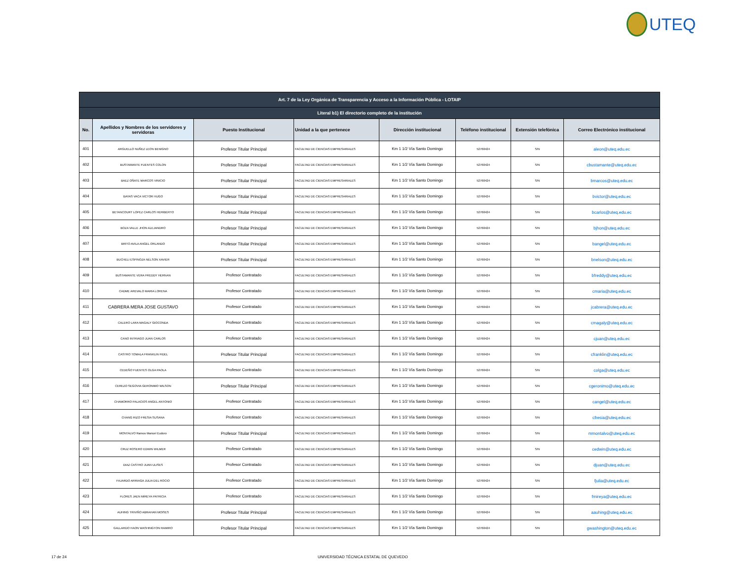UTEQ
| Art. 7 de la Ley Orgánica de Transparencia y Acceso a la Información Pública - LOTAIP | | | | | | | |
| --- | --- | --- | --- | --- | --- | --- | --- |
| Literal b1) El directorio completo de la institución | | | | | | | |
| No. | Apellidos y Nombres de los servidores y servidoras | Puesto Institucional | Unidad a la que pertenece | Dirección institucional | Teléfono institucional | Extensión telefónica | Correo Electrónico institucional |
| 401 | ARGUELLO NUÑEZ LEON BENIGNO | Profesor Titular Principal | FACULTAD DE CIENCIAS EMPRESARIALES | Km 1 1/2 Vía Santo Domingo | 52760424 | S/N | aleon@uteq.edu.ec |
| 402 | BUSTAMANTE FUENTES COLON | Profesor Titular Principal | FACULTAD DE CIENCIAS EMPRESARIALES | Km 1 1/2 Vía Santo Domingo | 52760424 | S/N | cbustamante@uteq.edu.ec |
| 403 | BAEZ OÑATE MARCOS VINICIO | Profesor Titular Principal | FACULTAD DE CIENCIAS EMPRESARIALES | Km 1 1/2 Vía Santo Domingo | 52760424 | S/N | bmarcos@uteq.edu.ec |
| 404 | BAYAS VACA VICTOR HUGO | Profesor Titular Principal | FACULTAD DE CIENCIAS EMPRESARIALES | Km 1 1/2 Vía Santo Domingo | 52760424 | S/N | bvictor@uteq.edu.ec |
| 405 | BETANCOURT LOPEZ CARLOS HERIBERTO | Profesor Titular Principal | FACULTAD DE CIENCIAS EMPRESARIALES | Km 1 1/2 Vía Santo Domingo | 52760424 | S/N | bcarlos@uteq.edu.ec |
| 406 | BOZA VALLE JHON ALEJANDRO | Profesor Titular Principal | FACULTAD DE CIENCIAS EMPRESARIALES | Km 1 1/2 Vía Santo Domingo | 52760424 | S/N | bjhon@uteq.edu.ec |
| 407 | BRITO AVILA ANGEL ORLANDO | Profesor Titular Principal | FACULTAD DE CIENCIAS EMPRESARIALES | Km 1 1/2 Vía Santo Domingo | 52760424 | S/N | bangel@uteq.edu.ec |
| 408 | BUCHELI ESPINOZA NELSON XAVIER | Profesor Titular Principal | FACULTAD DE CIENCIAS EMPRESARIALES | Km 1 1/2 Vía Santo Domingo | 52760424 | S/N | bnelson@uteq.edu.ec |
| 409 | BUSTAMANTE VERA FREDDY HERNAN | Profesor Contratado | FACULTAD DE CIENCIAS EMPRESARIALES | Km 1 1/2 Vía Santo Domingo | 52760424 | S/N | bfreddy@uteq.edu.ec |
| 410 | CADME AREVALO MARIA LORENA | Profesor Contratado | FACULTAD DE CIENCIAS EMPRESARIALES | Km 1 1/2 Vía Santo Domingo | 52760424 | S/N | cmaria@uteq.edu.ec |
| 411 | CABRERA MERA JOSE GUSTAVO | Profesor Contratado | FACULTAD DE CIENCIAS EMPRESARIALES | Km 1 1/2 Vía Santo Domingo | 52760424 | S/N | jcabrera@uteq.edu.ec |
| 412 | CALERO LARA MAGALY GIOCONDA | Profesor Contratado | FACULTAD DE CIENCIAS EMPRESARIALES | Km 1 1/2 Vía Santo Domingo | 52760424 | S/N | cmagaly@uteq.edu.ec |
| 413 | CANO INTRIAGO JUAN CARLOS | Profesor Contratado | FACULTAD DE CIENCIAS EMPRESARIALES | Km 1 1/2 Vía Santo Domingo | 52760424 | S/N | cjuan@uteq.edu.ec |
| 414 | CASTRO TOMALA FRANKLIN FIDEL | Profesor Titular Principal | FACULTAD DE CIENCIAS EMPRESARIALES | Km 1 1/2 Vía Santo Domingo | 52760424 | S/N | cfranklin@uteq.edu.ec |
| 415 | CEDEÑO FUENTES OLGA PAOLA | Profesor Contratado | FACULTAD DE CIENCIAS EMPRESARIALES | Km 1 1/2 Vía Santo Domingo | 52760424 | S/N | colga@uteq.edu.ec |
| 416 | CEREZO SEGOVIA GERONIMO WILSON | Profesor Titular Principal | FACULTAD DE CIENCIAS EMPRESARIALES | Km 1 1/2 Vía Santo Domingo | 52760424 | S/N | cgeronimo@uteq.edu.ec |
| 417 | CHAMORRO PALACIOS ANGEL ANTONIO | Profesor Contratado | FACULTAD DE CIENCIAS EMPRESARIALES | Km 1 1/2 Vía Santo Domingo | 52760424 | S/N | cangel@uteq.edu.ec |
| 418 | CHANG RIZO FRESIA SUSANA | Profesor Contratado | FACULTAD DE CIENCIAS EMPRESARIALES | Km 1 1/2 Vía Santo Domingo | 52760424 | S/N | cfresia@uteq.edu.ec |
| 419 | MONTALVO Ramos Manuel Eudoro | Profesor Titular Principal | FACULTAD DE CIENCIAS EMPRESARIALES | Km 1 1/2 Vía Santo Domingo | 52760424 | S/N | mmontalvo@uteq.edu.ec |
| 420 | CRUZ ROSERO EDWIN WILMER | Profesor Contratado | FACULTAD DE CIENCIAS EMPRESARIALES | Km 1 1/2 Vía Santo Domingo | 52760424 | S/N | cedwin@uteq.edu.ec |
| 421 | DIAZ CASTRO JUAN ULISES | Profesor Contratado | FACULTAD DE CIENCIAS EMPRESARIALES | Km 1 1/2 Vía Santo Domingo | 52760424 | S/N | djuan@uteq.edu.ec |
| 422 | FAJARDO ARRIAGA JULIA DEL ROCIO | Profesor Contratado | FACULTAD DE CIENCIAS EMPRESARIALES | Km 1 1/2 Vía Santo Domingo | 52760424 | S/N | fjulia@uteq.edu.ec |
| 423 | FLORES JAEN MIREYA PATRICIA | Profesor Contratado | FACULTAD DE CIENCIAS EMPRESARIALES | Km 1 1/2 Vía Santo Domingo | 52760424 | S/N | fmireya@uteq.edu.ec |
| 424 | AUHING TRIVIÑO ABRAHAN MOISES | Profesor Titular Principal | FACULTAD DE CIENCIAS EMPRESARIALES | Km 1 1/2 Vía Santo Domingo | 52760424 | S/N | aauhing@uteq.edu.ec |
| 425 | GALLARDO HAON WASHINGTON RAMIRO | Profesor Titular Principal | FACULTAD DE CIENCIAS EMPRESARIALES | Km 1 1/2 Vía Santo Domingo | 52760424 | S/N | gwashington@uteq.edu.ec |
17 de 24 UNIVERSIDAD TÉCNICA ESTATAL DE QUEVEDO